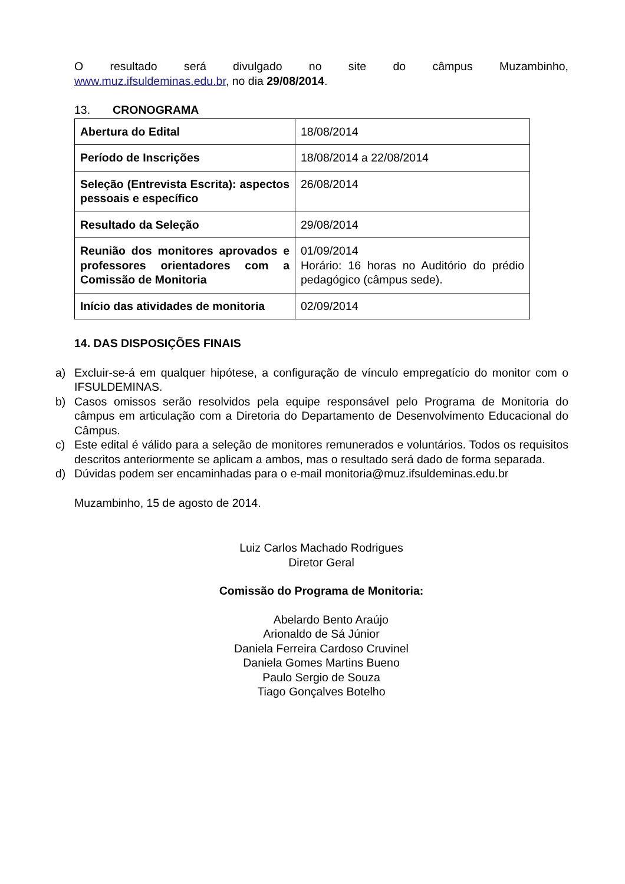O resultado será divulgado no site do câmpus Muzambinho,
www.muz.ifsuldeminas.edu.br, no dia 29/08/2014.
13. CRONOGRAMA
| Abertura do Edital | 18/08/2014 |
| Período de Inscrições | 18/08/2014 a 22/08/2014 |
| Seleção (Entrevista Escrita): aspectos pessoais e específico | 26/08/2014 |
| Resultado da Seleção | 29/08/2014 |
| Reunião dos monitores aprovados e professores orientadores com a Comissão de Monitoria | 01/09/2014 Horário: 16 horas no Auditório do prédio pedagógico (câmpus sede). |
| Início das atividades de monitoria | 02/09/2014 |
14. DAS DISPOSIÇÕES FINAIS
a) Excluir-se-á em qualquer hipótese, a configuração de vínculo empregatício do monitor com o IFSULDEMINAS.
b) Casos omissos serão resolvidos pela equipe responsável pelo Programa de Monitoria do câmpus em articulação com a Diretoria do Departamento de Desenvolvimento Educacional do Câmpus.
c) Este edital é válido para a seleção de monitores remunerados e voluntários. Todos os requisitos descritos anteriormente se aplicam a ambos, mas o resultado será dado de forma separada.
d) Dúvidas podem ser encaminhadas para o e-mail monitoria@muz.ifsuldeminas.edu.br
Muzambinho, 15 de agosto de 2014.
Luiz Carlos Machado Rodrigues
Diretor Geral
Comissão do Programa de Monitoria:
Abelardo Bento Araújo
Arionaldo de Sá Júnior
Daniela Ferreira Cardoso Cruvinel
Daniela Gomes Martins Bueno
Paulo Sergio de Souza
Tiago Gonçalves Botelho